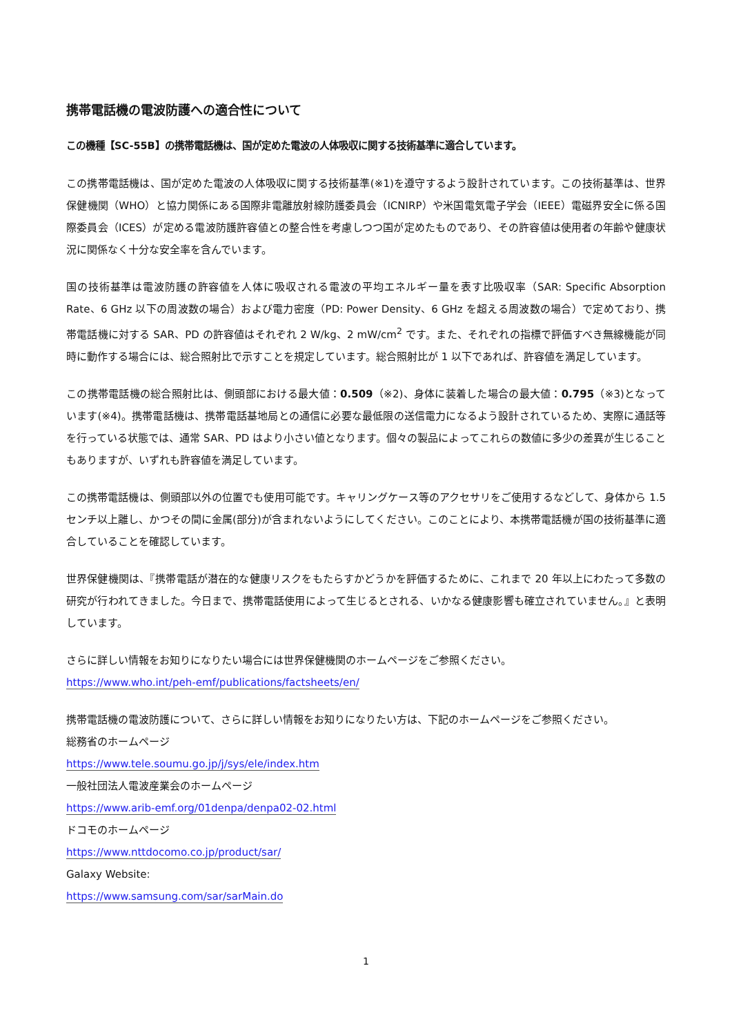携帯電話機の電波防護への適合性について
この機種【SC-55B】の携帯電話機は、国が定めた電波の人体吸収に関する技術基準に適合しています。
この携帯電話機は、国が定めた電波の人体吸収に関する技術基準(※1)を遵守するよう設計されています。この技術基準は、世界保健機関（WHO）と協力関係にある国際非電離放射線防護委員会（ICNIRP）や米国電気電子学会（IEEE）電磁界安全に係る国際委員会（ICES）が定める電波防護許容値との整合性を考慮しつつ国が定めたものであり、その許容値は使用者の年齢や健康状況に関係なく十分な安全率を含んでいます。
国の技術基準は電波防護の許容値を人体に吸収される電波の平均エネルギー量を表す比吸収率（SAR: Specific Absorption Rate、6 GHz 以下の周波数の場合）および電力密度（PD: Power Density、6 GHz を超える周波数の場合）で定めており、携帯電話機に対する SAR、PD の許容値はそれぞれ 2 W/kg、2 mW/cm<sup>2</sup> です。また、それぞれの指標で評価すべき無線機能が同時に動作する場合には、総合照射比で示すことを規定しています。総合照射比が 1 以下であれば、許容値を満足しています。
この携帯電話機の総合照射比は、側頭部における最大値：0.509（※2)、身体に装着した場合の最大値：0.795（※3)となっています(※4)。携帯電話機は、携帯電話基地局との通信に必要な最低限の送信電力になるよう設計されているため、実際に通話等を行っている状態では、通常 SAR、PD はより小さい値となります。個々の製品によってこれらの数値に多少の差異が生じることもありますが、いずれも許容値を満足しています。
この携帯電話機は、側頭部以外の位置でも使用可能です。キャリングケース等のアクセサリをご使用するなどして、身体から 1.5 センチ以上離し、かつその間に金属(部分)が含まれないようにしてください。このことにより、本携帯電話機が国の技術基準に適合していることを確認しています。
世界保健機関は、『携帯電話が潜在的な健康リスクをもたらすかどうかを評価するために、これまで 20 年以上にわたって多数の研究が行われてきました。今日まで、携帯電話使用によって生じるとされる、いかなる健康影響も確立されていません。』と表明しています。
さらに詳しい情報をお知りになりたい場合には世界保健機関のホームページをご参照ください。
https://www.who.int/peh-emf/publications/factsheets/en/
携帯電話機の電波防護について、さらに詳しい情報をお知りになりたい方は、下記のホームページをご参照ください。
総務省のホームページ
https://www.tele.soumu.go.jp/j/sys/ele/index.htm
一般社団法人電波産業会のホームページ
https://www.arib-emf.org/01denpa/denpa02-02.html
ドコモのホームページ
https://www.nttdocomo.co.jp/product/sar/
Galaxy Website:
https://www.samsung.com/sar/sarMain.do
1